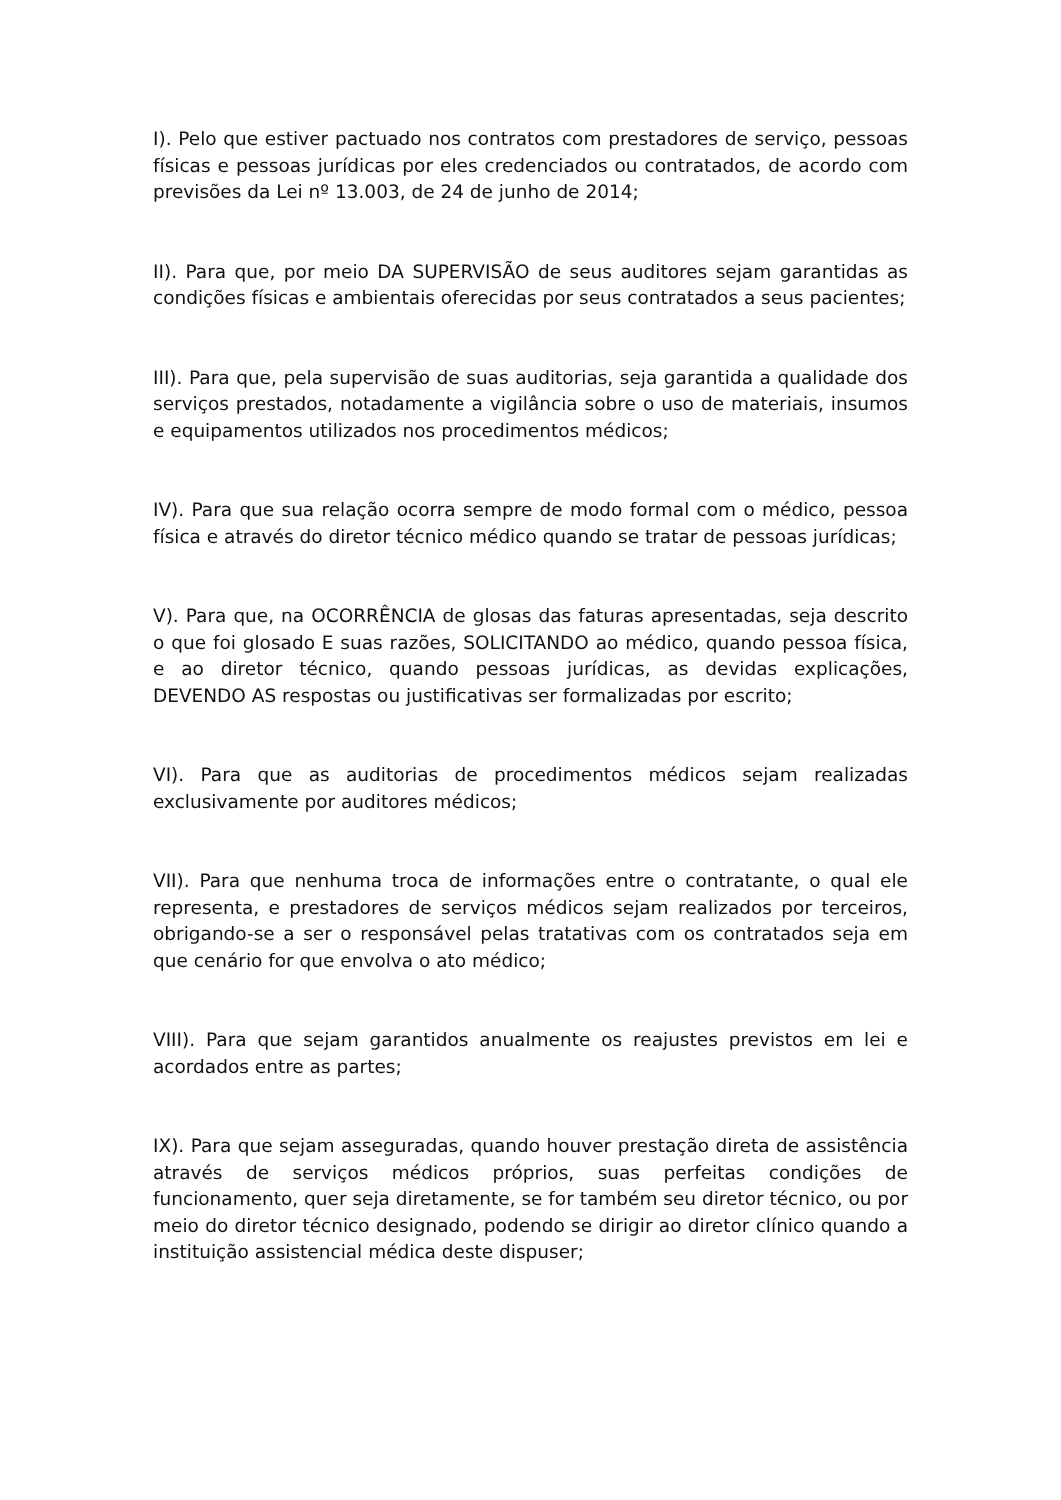I). Pelo que estiver pactuado nos contratos com prestadores de serviço, pessoas físicas e pessoas jurídicas por eles credenciados ou contratados, de acordo com previsões da Lei nº 13.003, de 24 de junho de 2014;
II). Para que, por meio DA SUPERVISÃO de seus auditores sejam garantidas as condições físicas e ambientais oferecidas por seus contratados a seus pacientes;
III). Para que, pela supervisão de suas auditorias, seja garantida a qualidade dos serviços prestados, notadamente a vigilância sobre o uso de materiais, insumos e equipamentos utilizados nos procedimentos médicos;
IV). Para que sua relação ocorra sempre de modo formal com o médico, pessoa física e através do diretor técnico médico quando se tratar de pessoas jurídicas;
V). Para que, na OCORRÊNCIA de glosas das faturas apresentadas, seja descrito o que foi glosado E suas razões, SOLICITANDO ao médico, quando pessoa física, e ao diretor técnico, quando pessoas jurídicas, as devidas explicações, DEVENDO AS respostas ou justificativas ser formalizadas por escrito;
VI). Para que as auditorias de procedimentos médicos sejam realizadas exclusivamente por auditores médicos;
VII). Para que nenhuma troca de informações entre o contratante, o qual ele representa, e prestadores de serviços médicos sejam realizados por terceiros, obrigando-se a ser o responsável pelas tratativas com os contratados seja em que cenário for que envolva o ato médico;
VIII). Para que sejam garantidos anualmente os reajustes previstos em lei e acordados entre as partes;
IX). Para que sejam asseguradas, quando houver prestação direta de assistência através de serviços médicos próprios, suas perfeitas condições de funcionamento, quer seja diretamente, se for também seu diretor técnico, ou por meio do diretor técnico designado, podendo se dirigir ao diretor clínico quando a instituição assistencial médica deste dispuser;